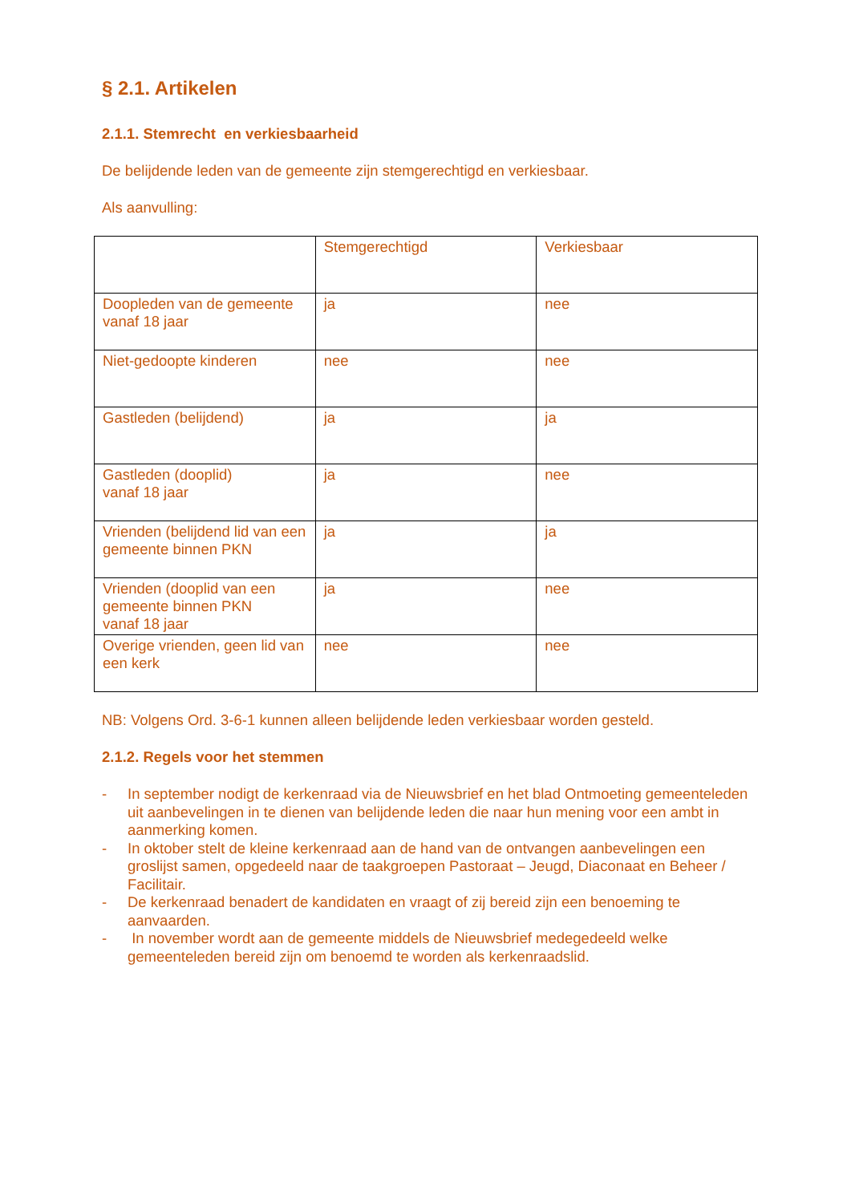§ 2.1. Artikelen
2.1.1. Stemrecht en verkiesbaarheid
De belijdende leden van de gemeente zijn stemgerechtigd en verkiesbaar.
Als aanvulling:
| | Stemgerechtigd | Verkiesbaar |
| --- | --- | --- |
| Doopleden van de gemeente vanaf 18 jaar | ja | nee |
| Niet-gedoopte kinderen | nee | nee |
| Gastleden (belijdend) | ja | ja |
| Gastleden (dooplid) vanaf 18 jaar | ja | nee |
| Vrienden (belijdend lid van een gemeente binnen PKN | ja | ja |
| Vrienden (dooplid van een gemeente binnen PKN vanaf 18 jaar | ja | nee |
| Overige vrienden, geen lid van een kerk | nee | nee |
NB: Volgens Ord. 3-6-1 kunnen alleen belijdende leden verkiesbaar worden gesteld.
2.1.2. Regels voor het stemmen
- In september nodigt de kerkenraad via de Nieuwsbrief en het blad Ontmoeting gemeenteleden uit aanbevelingen in te dienen van belijdende leden die naar hun mening voor een ambt in aanmerking komen.
- In oktober stelt de kleine kerkenraad aan de hand van de ontvangen aanbevelingen een groslijst samen, opgedeeld naar de taakgroepen Pastoraat – Jeugd, Diaconaat en Beheer / Facilitair.
- De kerkenraad benadert de kandidaten en vraagt of zij bereid zijn een benoeming te aanvaarden.
- In november wordt aan de gemeente middels de Nieuwsbrief medegedeeld welke gemeenteleden bereid zijn om benoemd te worden als kerkenraadslid.